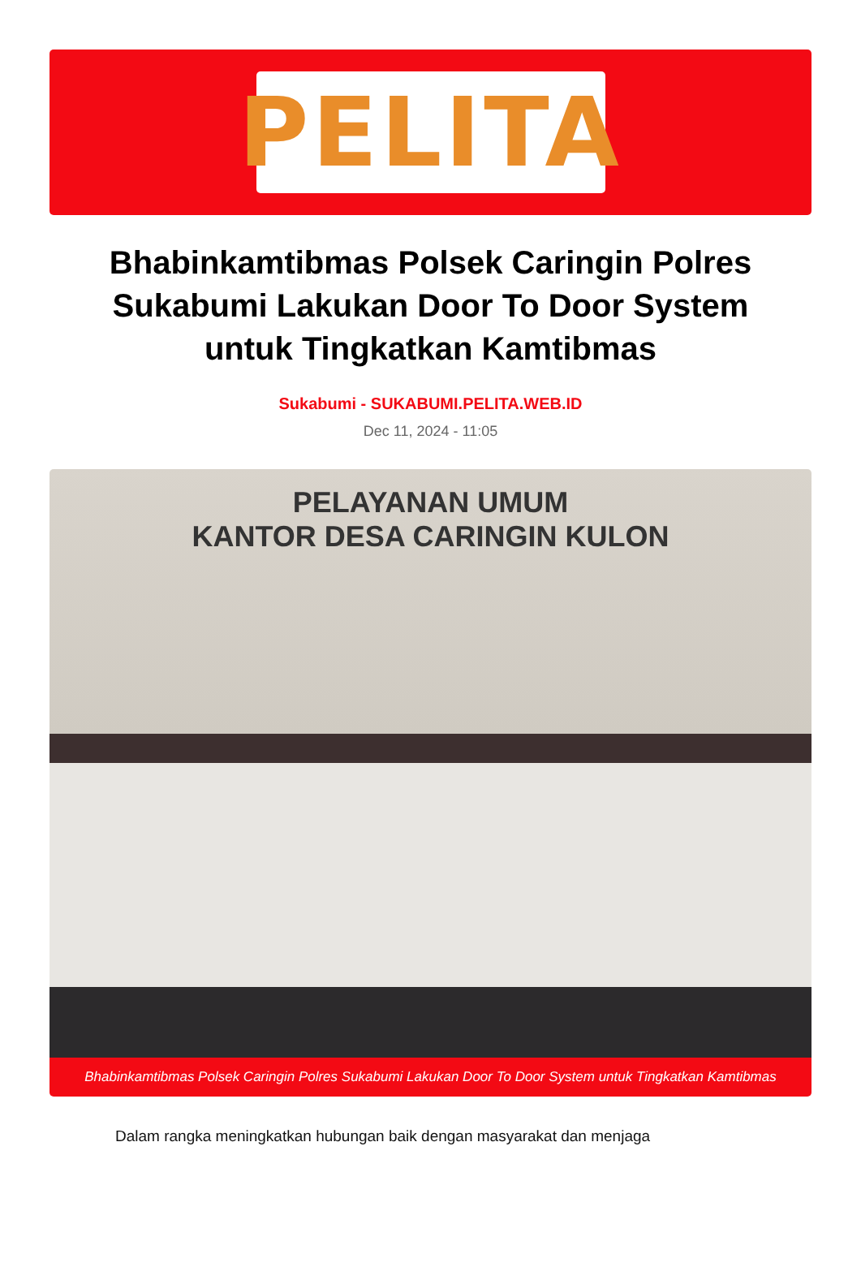PELITA
Bhabinkamtibmas Polsek Caringin Polres Sukabumi Lakukan Door To Door System untuk Tingkatkan Kamtibmas
Sukabumi - SUKABUMI.PELITA.WEB.ID
Dec 11, 2024 - 11:05
PELAYANAN UMUM
KANTOR DESA CARINGIN KULON
Bhabinkamtibmas Polsek Caringin Polres Sukabumi Lakukan Door To Door System untuk Tingkatkan Kamtibmas
Dalam rangka meningkatkan hubungan baik dengan masyarakat dan menjaga